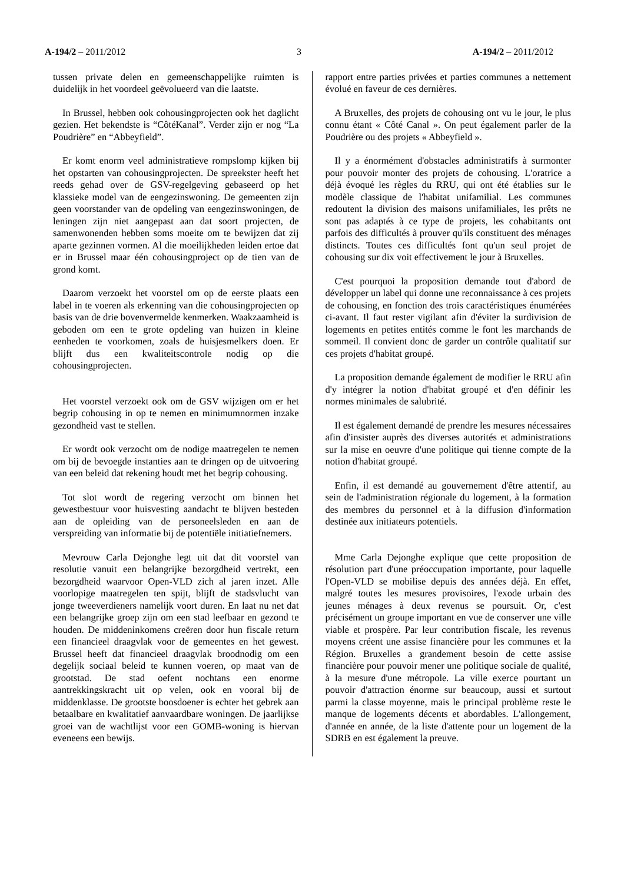A-194/2 – 2011/2012 3 A-194/2 – 2011/2012
tussen private delen en gemeenschappelijke ruimten is duidelijk in het voordeel geëvolueerd van die laatste.
In Brussel, hebben ook cohousingprojecten ook het daglicht gezien. Het bekendste is “CôtéKanal”. Verder zijn er nog “La Poudrière” en “Abbeyfield”.
Er komt enorm veel administratieve rompslomp kijken bij het opstarten van cohousingprojecten. De spreekster heeft het reeds gehad over de GSV-regelgeving gebaseerd op het klassieke model van de eengezinswoning. De gemeenten zijn geen voorstander van de opdeling van eengezinswoningen, de leningen zijn niet aangepast aan dat soort projecten, de samenwonenden hebben soms moeite om te bewijzen dat zij aparte gezinnen vormen. Al die moeilijkheden leiden ertoe dat er in Brussel maar één cohousingproject op de tien van de grond komt.
Daarom verzoekt het voorstel om op de eerste plaats een label in te voeren als erkenning van die cohousingprojecten op basis van de drie bovenvermelde kenmerken. Waakzaamheid is geboden om een te grote opdeling van huizen in kleine eenheden te voorkomen, zoals de huisjesmelkers doen. Er blijft dus een kwaliteitscontrole nodig op die cohousingprojecten.
Het voorstel verzoekt ook om de GSV wijzigen om er het begrip cohousing in op te nemen en minimumnormen inzake gezondheid vast te stellen.
Er wordt ook verzocht om de nodige maatregelen te nemen om bij de bevoegde instanties aan te dringen op de uitvoering van een beleid dat rekening houdt met het begrip cohousing.
Tot slot wordt de regering verzocht om binnen het gewestbestuur voor huisvesting aandacht te blijven besteden aan de opleiding van de personeelsleden en aan de verspreiding van informatie bij de potentiële initiatiefnemers.
Mevrouw Carla Dejonghe legt uit dat dit voorstel van resolutie vanuit een belangrijke bezorgdheid vertrekt, een bezorgdheid waarvoor Open-VLD zich al jaren inzet. Alle voorlopige maatregelen ten spijt, blijft de stadsvlucht van jonge tweeverdieners namelijk voort duren. En laat nu net dat een belangrijke groep zijn om een stad leefbaar en gezond te houden. De middeninkomens creëren door hun fiscale return een financieel draagvlak voor de gemeentes en het gewest. Brussel heeft dat financieel draagvlak broodnodig om een degelijk sociaal beleid te kunnen voeren, op maat van de grootstad. De stad oefent nochtans een enorme aantrekkingskracht uit op velen, ook en vooral bij de middenklasse. De grootste boosdoener is echter het gebrek aan betaalbare en kwalitatief aanvaardbare woningen. De jaarlijkse groei van de wachtlijst voor een GOMB-woning is hiervan eveneens een bewijs.
rapport entre parties privées et parties communes a nettement évolué en faveur de ces dernières.
A Bruxelles, des projets de cohousing ont vu le jour, le plus connu étant « Côté Canal ». On peut également parler de la Poudrière ou des projets « Abbeyfield ».
Il y a énormément d'obstacles administratifs à surmonter pour pouvoir monter des projets de cohousing. L'oratrice a déjà évoqué les règles du RRU, qui ont été établies sur le modèle classique de l'habitat unifamilial. Les communes redoutent la division des maisons unifamiliales, les prêts ne sont pas adaptés à ce type de projets, les cohabitants ont parfois des difficultés à prouver qu'ils constituent des ménages distincts. Toutes ces difficultés font qu'un seul projet de cohousing sur dix voit effectivement le jour à Bruxelles.
C'est pourquoi la proposition demande tout d'abord de développer un label qui donne une reconnaissance à ces projets de cohousing, en fonction des trois caractéristiques énumérées ci-avant. Il faut rester vigilant afin d'éviter la surdivision de logements en petites entités comme le font les marchands de sommeil. Il convient donc de garder un contrôle qualitatif sur ces projets d'habitat groupé.
La proposition demande également de modifier le RRU afin d'y intégrer la notion d'habitat groupé et d'en définir les normes minimales de salubrité.
Il est également demandé de prendre les mesures nécessaires afin d'insister auprès des diverses autorités et administrations sur la mise en oeuvre d'une politique qui tienne compte de la notion d'habitat groupé.
Enfin, il est demandé au gouvernement d'être attentif, au sein de l'administration régionale du logement, à la formation des membres du personnel et à la diffusion d'information destinée aux initiateurs potentiels.
Mme Carla Dejonghe explique que cette proposition de résolution part d'une préoccupation importante, pour laquelle l'Open-VLD se mobilise depuis des années déjà. En effet, malgré toutes les mesures provisoires, l'exode urbain des jeunes ménages à deux revenus se poursuit. Or, c'est précisément un groupe important en vue de conserver une ville viable et prospère. Par leur contribution fiscale, les revenus moyens créent une assise financière pour les communes et la Région. Bruxelles a grandement besoin de cette assise financière pour pouvoir mener une politique sociale de qualité, à la mesure d'une métropole. La ville exerce pourtant un pouvoir d'attraction énorme sur beaucoup, aussi et surtout parmi la classe moyenne, mais le principal problème reste le manque de logements décents et abordables. L'allongement, d'année en année, de la liste d'attente pour un logement de la SDRB en est également la preuve.